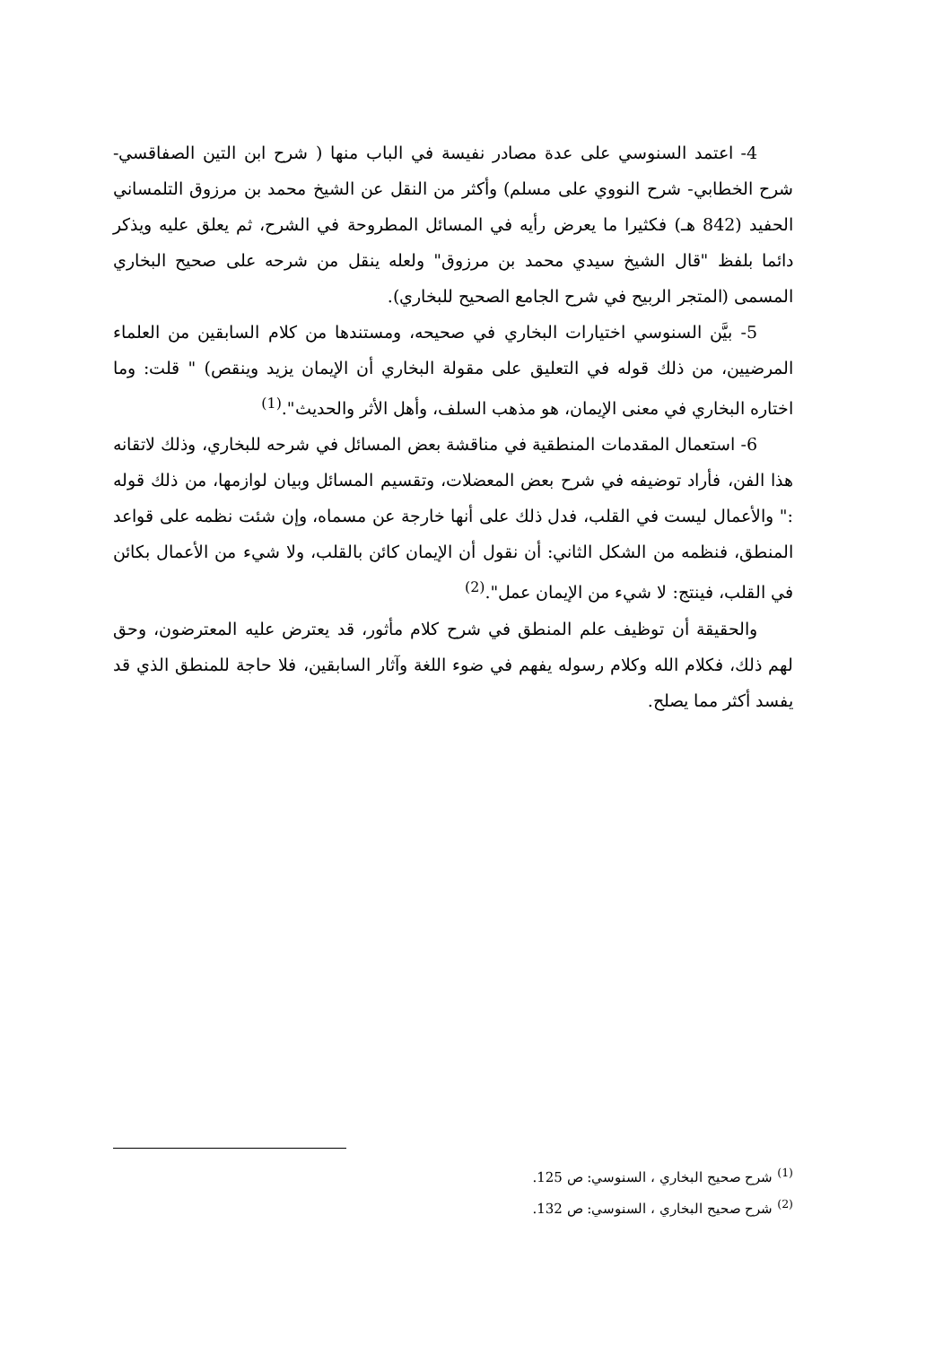4- اعتمد السنوسي على عدة مصادر نفيسة في الباب منها ( شرح ابن التين الصفاقسي- شرح الخطابي- شرح النووي على مسلم) وأكثر من النقل عن الشيخ محمد بن مرزوق التلمساني الحفيد (842 هـ) فكثيرا ما يعرض رأيه في المسائل المطروحة في الشرح، ثم يعلق عليه ويذكر دائما بلفظ "قال الشيخ سيدي محمد بن مرزوق" ولعله ينقل من شرحه على صحيح البخاري المسمى (المتجر الربيح في شرح الجامع الصحيح للبخاري).
5- بيَّن السنوسي اختيارات البخاري في صحيحه، ومستندها من كلام السابقين من العلماء المرضيين، من ذلك قوله في التعليق على مقولة البخاري أن الإيمان يزيد وينقص) " قلت: وما اختاره البخاري في معنى الإيمان، هو مذهب السلف، وأهل الأثر والحديث".<sup>(1)</sup>
6- استعمال المقدمات المنطقية في مناقشة بعض المسائل في شرحه للبخاري، وذلك لاتقانه هذا الفن، فأراد توضيفه في شرح بعض المعضلات، وتقسيم المسائل وبيان لوازمها، من ذلك قوله :" والأعمال ليست في القلب، فدل ذلك على أنها خارجة عن مسماه، وإن شئت نظمه على قواعد المنطق، فنظمه من الشكل الثاني: أن نقول أن الإيمان كائن بالقلب، ولا شيء من الأعمال بكائن في القلب، فينتج: لا شيء من الإيمان عمل".<sup>(2)</sup>
والحقيقة أن توظيف علم المنطق في شرح كلام مأثور، قد يعترض عليه المعترضون، وحق لهم ذلك، فكلام الله وكلام رسوله يفهم في ضوء اللغة وآثار السابقين، فلا حاجة للمنطق الذي قد يفسد أكثر مما يصلح.
<sup>(1)</sup> شرح صحيح البخاري ، السنوسي: ص 125.
<sup>(2)</sup> شرح صحيح البخاري ، السنوسي: ص 132.